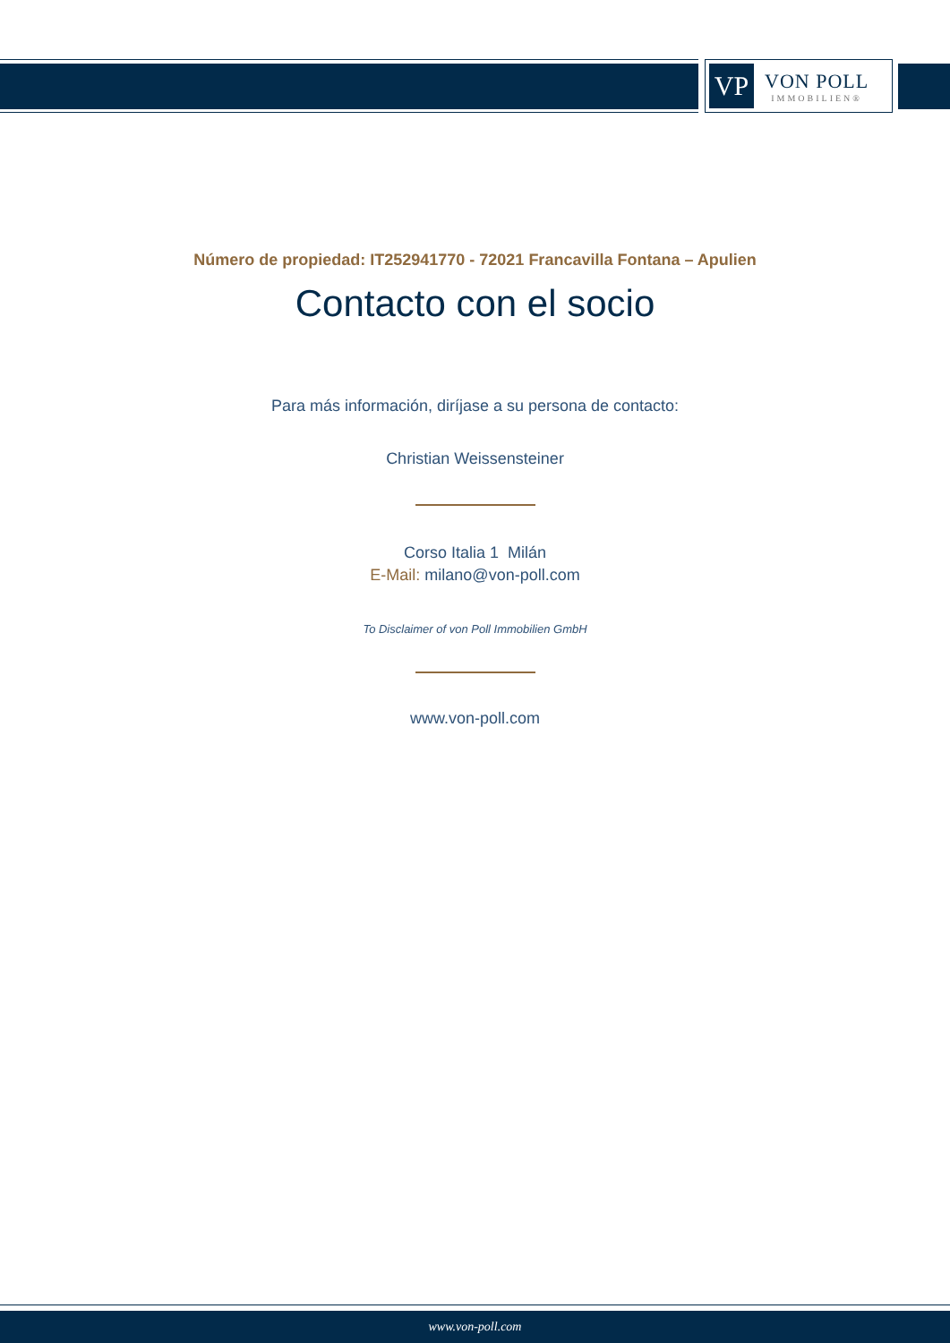VP
VON POLL
IMMOBILIEN®
Número de propiedad: IT252941770 - 72021 Francavilla Fontana – Apulien
Contacto con el socio
Para más información, diríjase a su persona de contacto:
Christian Weissensteiner
Corso Italia 1 Milán
E-Mail: milano@von-poll.com
To Disclaimer of von Poll Immobilien GmbH
www.von-poll.com
www.von-poll.com